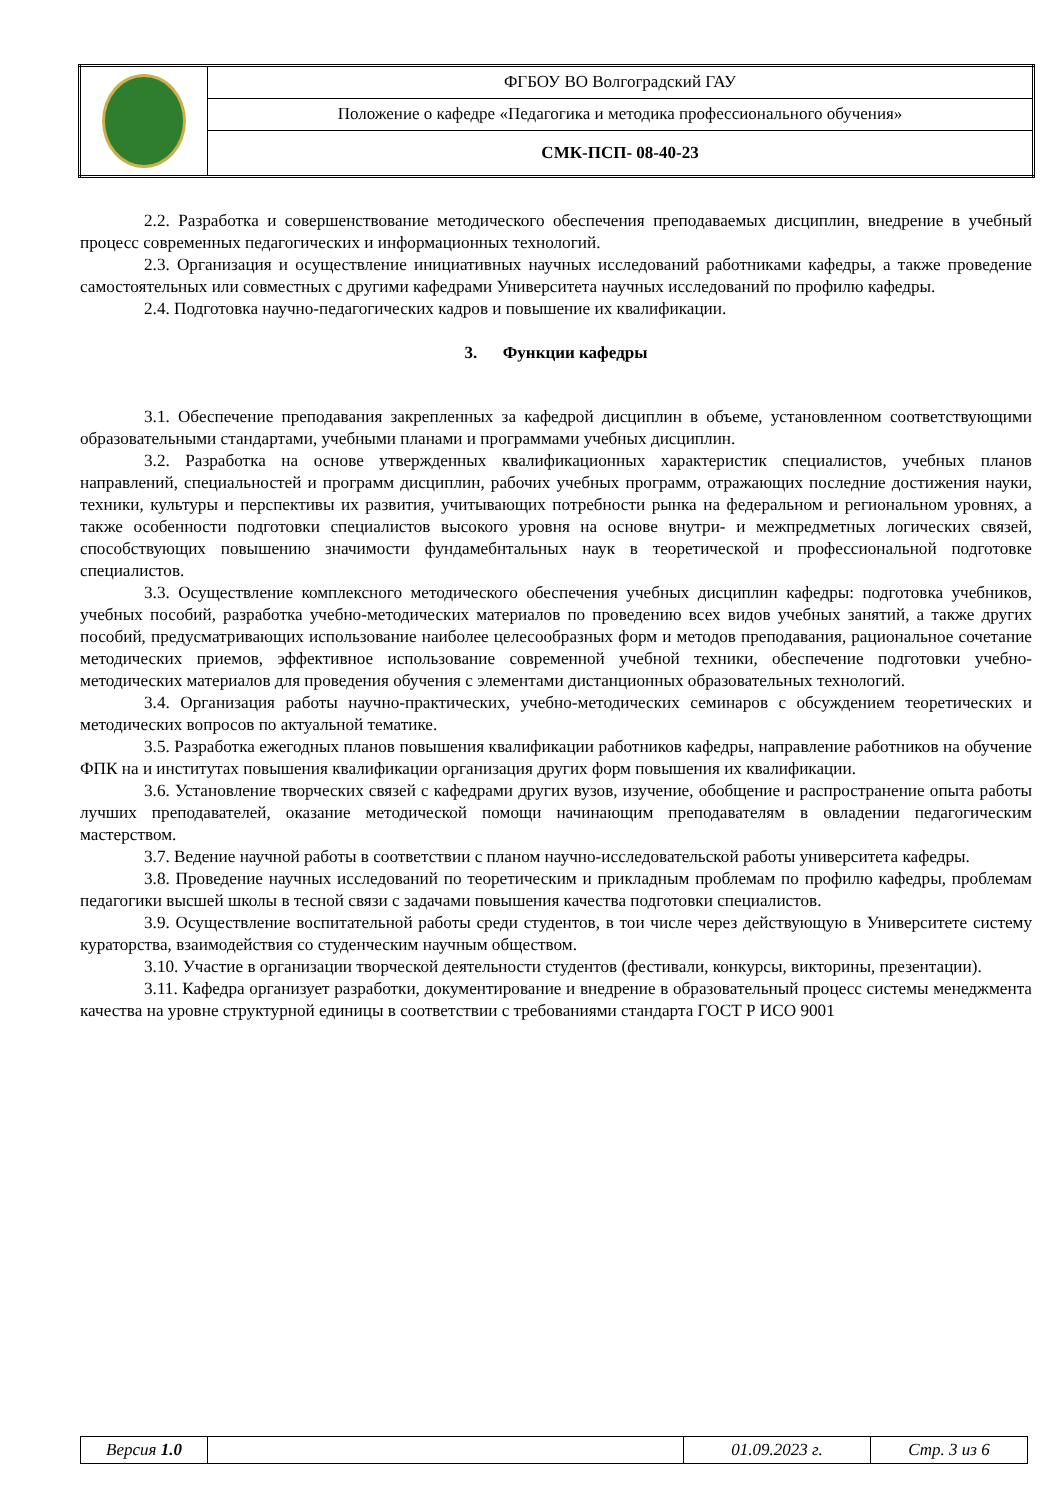| | ФГБОУ ВО Волгоградский ГАУ |
| | Положение о кафедре «Педагогика и методика профессионального обучения» |
| | СМК-ПСП- 08-40-23 |
2.2. Разработка и совершенствование методического обеспечения преподаваемых дисциплин, внедрение в учебный процесс современных педагогических и информационных технологий.
2.3. Организация и осуществление инициативных научных исследований работниками кафедры, а также проведение самостоятельных или совместных с другими кафедрами Университета научных исследований по профилю кафедры.
2.4. Подготовка научно-педагогических кадров и повышение их квалификации.
3. Функции кафедры
3.1. Обеспечение преподавания закрепленных за кафедрой дисциплин в объеме, установленном соответствующими образовательными стандартами, учебными планами и программами учебных дисциплин.
3.2. Разработка на основе утвержденных квалификационных характеристик специалистов, учебных планов направлений, специальностей и программ дисциплин, рабочих учебных программ, отражающих последние достижения науки, техники, культуры и перспективы их развития, учитывающих потребности рынка на федеральном и региональном уровнях, а также особенности подготовки специалистов высокого уровня на основе внутри- и межпредметных логических связей, способствующих повышению значимости фундамебнтальных наук в теоретической и профессиональной подготовке специалистов.
3.3. Осуществление комплексного методического обеспечения учебных дисциплин кафедры: подготовка учебников, учебных пособий, разработка учебно-методических материалов по проведению всех видов учебных занятий, а также других пособий, предусматривающих использование наиболее целесообразных форм и методов преподавания, рациональное сочетание методических приемов, эффективное использование современной учебной техники, обеспечение подготовки учебно-методических материалов для проведения обучения с элементами дистанционных образовательных технологий.
3.4. Организация работы научно-практических, учебно-методических семинаров с обсуждением теоретических и методических вопросов по актуальной тематике.
3.5. Разработка ежегодных планов повышения квалификации работников кафедры, направление работников на обучение ФПК на и институтах повышения квалификации организация других форм повышения их квалификации.
3.6. Установление творческих связей с кафедрами других вузов, изучение, обобщение и распространение опыта работы лучших преподавателей, оказание методической помощи начинающим преподавателям в овладении педагогическим мастерством.
3.7. Ведение научной работы в соответствии с планом научно-исследовательской работы университета кафедры.
3.8. Проведение научных исследований по теоретическим и прикладным проблемам по профилю кафедры, проблемам педагогики высшей школы в тесной связи с задачами повышения качества подготовки специалистов.
3.9. Осуществление воспитательной работы среди студентов, в тои числе через действующую в Университете систему кураторства, взаимодействия со студенческим научным обществом.
3.10. Участие в организации творческой деятельности студентов (фестивали, конкурсы, викторины, презентации).
3.11. Кафедра организует разработки, документирование и внедрение в образовательный процесс системы менеджмента качества на уровне структурной единицы в соответствии с требованиями стандарта ГОСТ Р ИСО 9001
| Версия 1.0 | | 01.09.2023 г. | Стр. 3 из 6 |